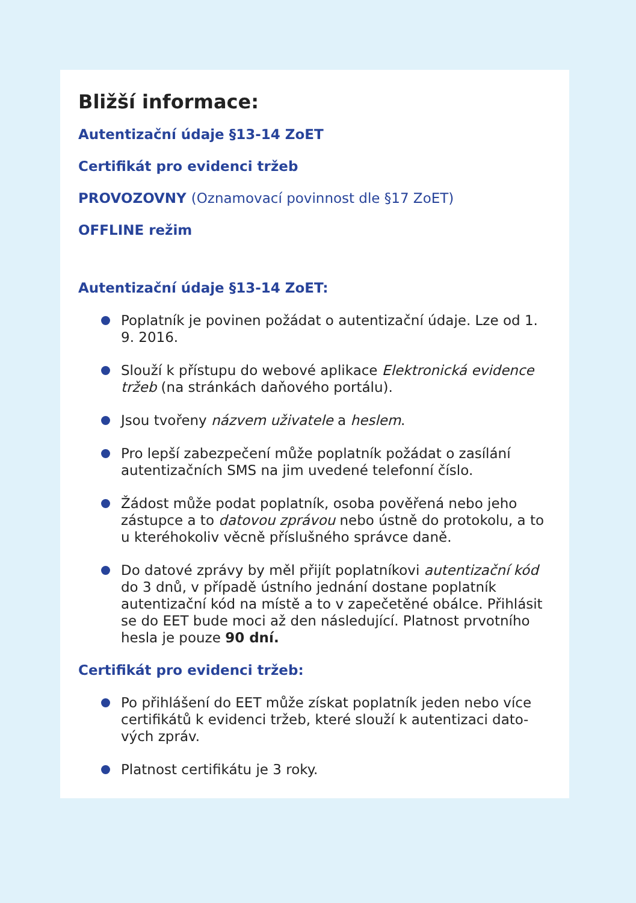Bližší informace:
Autentizační údaje §13-14 ZoET
Certifikát pro evidenci tržeb
PROVOZOVNY (Oznamovací povinnost dle §17 ZoET)
OFFLINE režim
Autentizační údaje §13-14 ZoET:
Poplatník je povinen požádat o autentizační údaje. Lze od 1. 9. 2016.
Slouží k přístupu do webové aplikace Elektronická eviden­ce tržeb (na stránkách daňového portálu).
Jsou tvořeny názvem uživatele a heslem.
Pro lepší zabezpečení může poplatník požádat o zasílání autentizačních SMS na jim uvedené telefonní číslo.
Žádost může podat poplatník, osoba pověřená nebo jeho zástupce a to datovou zprávou nebo ústně do protokolu, a to u kteréhokoliv věcně příslušného správce daně.
Do datové zprávy by měl přijít poplatníkovi autentizační kód do 3 dnů, v případě ústního jednání dostane poplat­ník autentizační kód na místě a to v zapečetěné obálce. Přihlásit se do EET bude moci až den následující. Platnost prvotního hesla je pouze 90 dní.
Certifikát pro evidenci tržeb:
Po přihlášení do EET může získat poplatník jeden nebo více certifikátů k evidenci tržeb, které slouží k autentizaci dato­vých zpráv.
Platnost certifikátu je 3 roky.